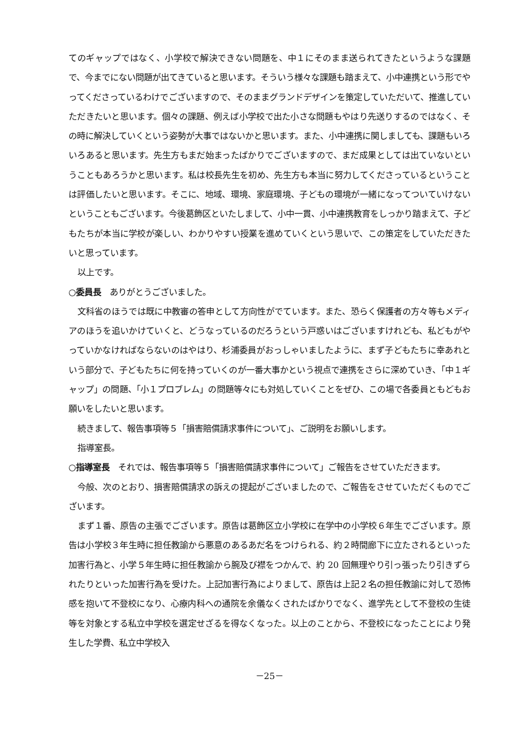てのギャップではなく、小学校で解決できない問題を、中１にそのまま送られてきたというような課題で、今までにない問題が出てきていると思います。そういう様々な課題も踏まえて、小中連携という形でやってくださっているわけでございますので、そのままグランドデザインを策定していただいて、推進していただきたいと思います。個々の課題、例えば小学校で出た小さな問題もやはり先送りするのではなく、その時に解決していくという姿勢が大事ではないかと思います。また、小中連携に関しましても、課題もいろいろあると思います。先生方もまだ始まったばかりでございますので、まだ成果としては出ていないということもあろうかと思います。私は校長先生を初め、先生方も本当に努力してくださっているということは評価したいと思います。そこに、地域、環境、家庭環境、子どもの環境が一緒になってついていけないということもございます。今後葛飾区といたしまして、小中一貫、小中連携教育をしっかり踏まえて、子どもたちが本当に学校が楽しい、わかりやすい授業を進めていくという思いで、この策定をしていただきたいと思っています。
以上です。
○委員長　ありがとうございました。
文科省のほうでは既に中教審の答申として方向性がでています。また、恐らく保護者の方々等もメディアのほうを追いかけていくと、どうなっているのだろうという戸惑いはございますけれども、私どもがやっていかなければならないのはやはり、杉浦委員がおっしゃいましたように、まず子どもたちに幸あれという部分で、子どもたちに何を持っていくのが一番大事かという視点で連携をさらに深めていき、「中１ギャップ」の問題、「小１プロブレム」の問題等々にも対処していくことをぜひ、この場で各委員ともどもお願いをしたいと思います。
続きまして、報告事項等５「損害賠償請求事件について」、ご説明をお願いします。
指導室長。
○指導室長　それでは、報告事項等５「損害賠償請求事件について」ご報告をさせていただきます。
今般、次のとおり、損害賠償請求の訴えの提起がございましたので、ご報告をさせていただくものでございます。
まず１番、原告の主張でございます。原告は葛飾区立小学校に在学中の小学校６年生でございます。原告は小学校３年生時に担任教諭から悪意のあるあだ名をつけられる、約２時間廊下に立たされるといった加害行為と、小学５年生時に担任教諭から腕及び襟をつかんで、約 20 回無理やり引っ張ったり引きずられたりといった加害行為を受けた。上記加害行為によりまして、原告は上記２名の担任教諭に対して恐怖感を抱いて不登校になり、心療内科への通院を余儀なくされたばかりでなく、進学先として不登校の生徒等を対象とする私立中学校を選定せざるを得なくなった。以上のことから、不登校になったことにより発生した学費、私立中学校入
－25－